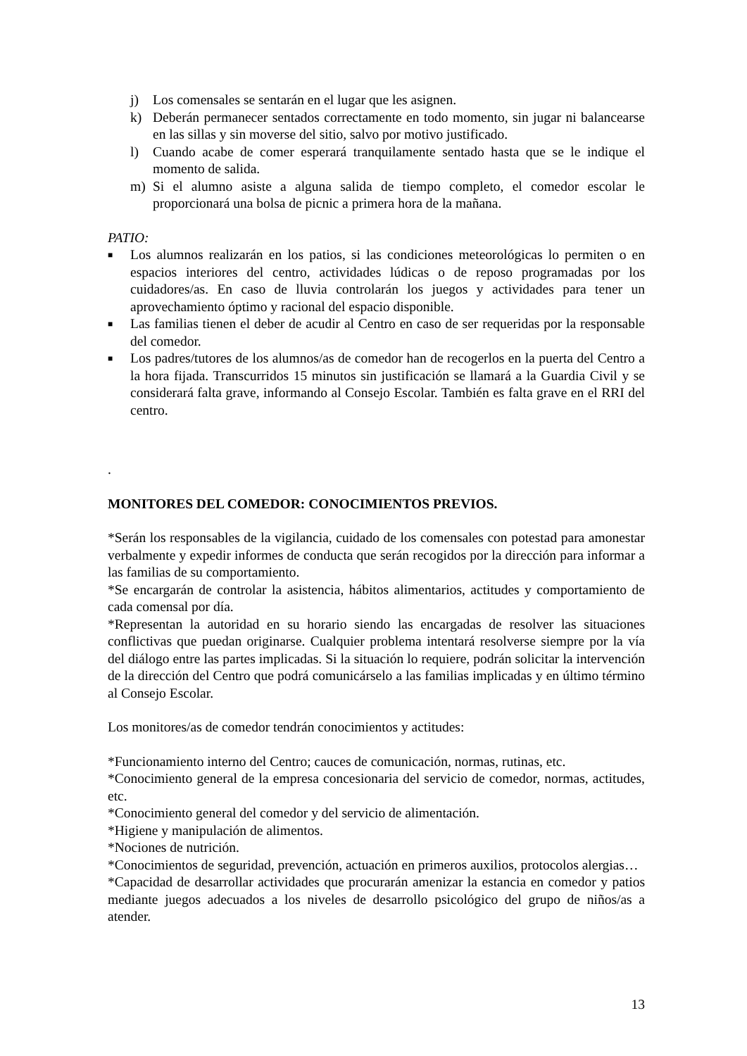j) Los comensales se sentarán en el lugar que les asignen.
k) Deberán permanecer sentados correctamente en todo momento, sin jugar ni balancearse en las sillas y sin moverse del sitio, salvo por motivo justificado.
l) Cuando acabe de comer esperará tranquilamente sentado hasta que se le indique el momento de salida.
m) Si el alumno asiste a alguna salida de tiempo completo, el comedor escolar le proporcionará una bolsa de picnic a primera hora de la mañana.
PATIO:
■ Los alumnos realizarán en los patios, si las condiciones meteorológicas lo permiten o en espacios interiores del centro, actividades lúdicas o de reposo programadas por los cuidadores/as. En caso de lluvia controlarán los juegos y actividades para tener un aprovechamiento óptimo y racional del espacio disponible.
■ Las familias tienen el deber de acudir al Centro en caso de ser requeridas por la responsable del comedor.
■ Los padres/tutores de los alumnos/as de comedor han de recogerlos en la puerta del Centro a la hora fijada. Transcurridos 15 minutos sin justificación se llamará a la Guardia Civil y se considerará falta grave, informando al Consejo Escolar. También es falta grave en el RRI del centro.
.
MONITORES DEL COMEDOR: CONOCIMIENTOS PREVIOS.
*Serán los responsables de la vigilancia, cuidado de los comensales con potestad para amonestar verbalmente y expedir informes de conducta que serán recogidos por la dirección para informar a las familias de su comportamiento.
*Se encargarán de controlar la asistencia, hábitos alimentarios, actitudes y comportamiento de cada comensal por día.
*Representan la autoridad en su horario siendo las encargadas de resolver las situaciones conflictivas que puedan originarse. Cualquier problema intentará resolverse siempre por la vía del diálogo entre las partes implicadas. Si la situación lo requiere, podrán solicitar la intervención de la dirección del Centro que podrá comunicárselo a las familias implicadas y en último término al Consejo Escolar.
Los monitores/as de comedor tendrán conocimientos y actitudes:
*Funcionamiento interno del Centro; cauces de comunicación, normas, rutinas, etc.
*Conocimiento general de la empresa concesionaria del servicio de comedor, normas, actitudes, etc.
*Conocimiento general del comedor y del servicio de alimentación.
*Higiene y manipulación de alimentos.
*Nociones de nutrición.
*Conocimientos de seguridad, prevención, actuación en primeros auxilios, protocolos alergias…
*Capacidad de desarrollar actividades que procurarán amenizar la estancia en comedor y patios mediante juegos adecuados a los niveles de desarrollo psicológico del grupo de niños/as a atender.
13